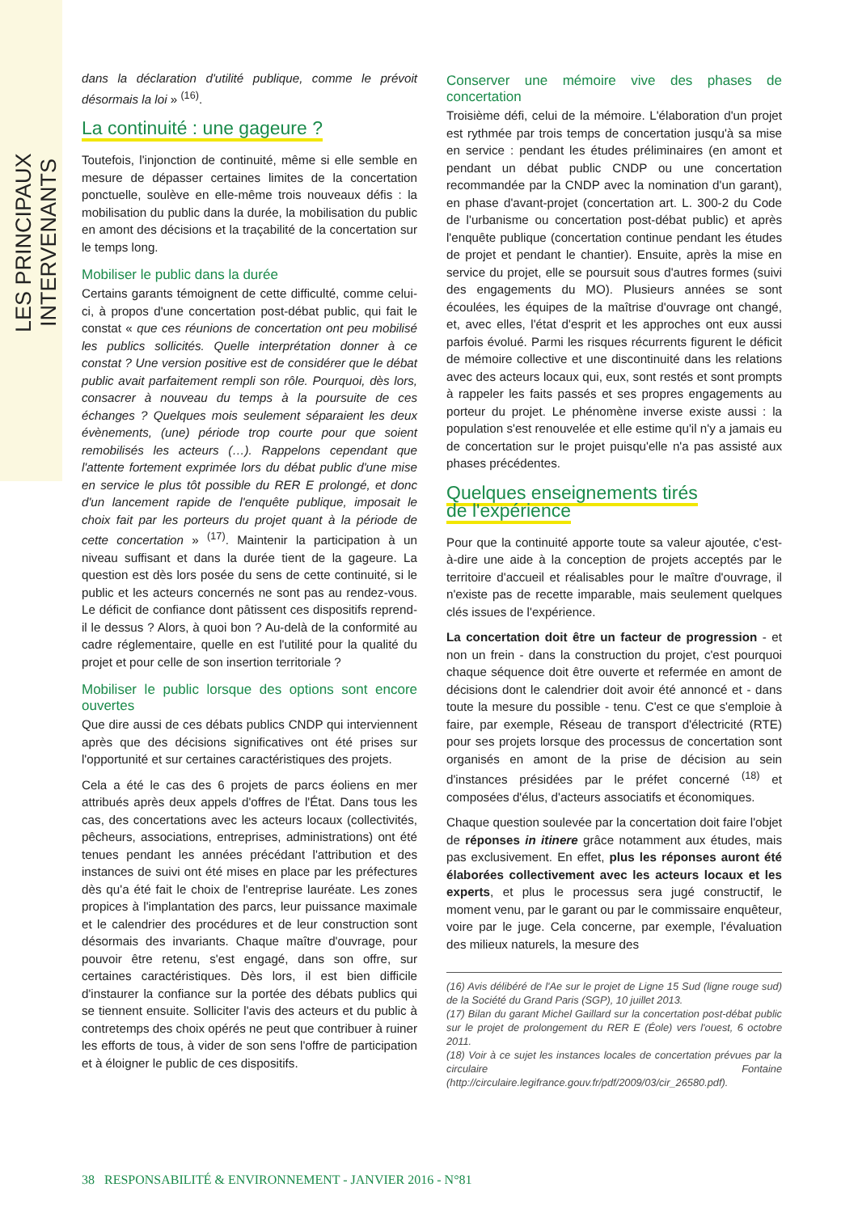LES PRINCIPAUX INTERVENANTS
dans la déclaration d'utilité publique, comme le prévoit désormais la loi » <sup>(16)</sup>.
La continuité : une gageure ?
Toutefois, l'injonction de continuité, même si elle semble en mesure de dépasser certaines limites de la concertation ponctuelle, soulève en elle-même trois nouveaux défis : la mobilisation du public dans la durée, la mobilisation du public en amont des décisions et la traçabilité de la concertation sur le temps long.
Mobiliser le public dans la durée
Certains garants témoignent de cette difficulté, comme celui-ci, à propos d'une concertation post-débat public, qui fait le constat « que ces réunions de concertation ont peu mobilisé les publics sollicités. Quelle interprétation donner à ce constat ? Une version positive est de considérer que le débat public avait parfaitement rempli son rôle. Pourquoi, dès lors, consacrer à nouveau du temps à la poursuite de ces échanges ? Quelques mois seulement séparaient les deux évènements, (une) période trop courte pour que soient remobilisés les acteurs (…). Rappelons cependant que l'attente fortement exprimée lors du débat public d'une mise en service le plus tôt possible du RER E prolongé, et donc d'un lancement rapide de l'enquête publique, imposait le choix fait par les porteurs du projet quant à la période de cette concertation » <sup>(17)</sup>. Maintenir la participation à un niveau suffisant et dans la durée tient de la gageure. La question est dès lors posée du sens de cette continuité, si le public et les acteurs concernés ne sont pas au rendez-vous. Le déficit de confiance dont pâtissent ces dispositifs reprend-il le dessus ? Alors, à quoi bon ? Au-delà de la conformité au cadre réglementaire, quelle en est l'utilité pour la qualité du projet et pour celle de son insertion territoriale ?
Mobiliser le public lorsque des options sont encore ouvertes
Que dire aussi de ces débats publics CNDP qui interviennent après que des décisions significatives ont été prises sur l'opportunité et sur certaines caractéristiques des projets.
Cela a été le cas des 6 projets de parcs éoliens en mer attribués après deux appels d'offres de l'État. Dans tous les cas, des concertations avec les acteurs locaux (collectivités, pêcheurs, associations, entreprises, administrations) ont été tenues pendant les années précédant l'attribution et des instances de suivi ont été mises en place par les préfectures dès qu'a été fait le choix de l'entreprise lauréate. Les zones propices à l'implantation des parcs, leur puissance maximale et le calendrier des procédures et de leur construction sont désormais des invariants. Chaque maître d'ouvrage, pour pouvoir être retenu, s'est engagé, dans son offre, sur certaines caractéristiques. Dès lors, il est bien difficile d'instaurer la confiance sur la portée des débats publics qui se tiennent ensuite. Solliciter l'avis des acteurs et du public à contretemps des choix opérés ne peut que contribuer à ruiner les efforts de tous, à vider de son sens l'offre de participation et à éloigner le public de ces dispositifs.
Conserver une mémoire vive des phases de concertation
Troisième défi, celui de la mémoire. L'élaboration d'un projet est rythmée par trois temps de concertation jusqu'à sa mise en service : pendant les études préliminaires (en amont et pendant un débat public CNDP ou une concertation recommandée par la CNDP avec la nomination d'un garant), en phase d'avant-projet (concertation art. L. 300-2 du Code de l'urbanisme ou concertation post-débat public) et après l'enquête publique (concertation continue pendant les études de projet et pendant le chantier). Ensuite, après la mise en service du projet, elle se poursuit sous d'autres formes (suivi des engagements du MO). Plusieurs années se sont écoulées, les équipes de la maîtrise d'ouvrage ont changé, et, avec elles, l'état d'esprit et les approches ont eux aussi parfois évolué. Parmi les risques récurrents figurent le déficit de mémoire collective et une discontinuité dans les relations avec des acteurs locaux qui, eux, sont restés et sont prompts à rappeler les faits passés et ses propres engagements au porteur du projet. Le phénomène inverse existe aussi : la population s'est renouvelée et elle estime qu'il n'y a jamais eu de concertation sur le projet puisqu'elle n'a pas assisté aux phases précédentes.
Quelques enseignements tirés
de l'expérience
Pour que la continuité apporte toute sa valeur ajoutée, c'est-à-dire une aide à la conception de projets acceptés par le territoire d'accueil et réalisables pour le maître d'ouvrage, il n'existe pas de recette imparable, mais seulement quelques clés issues de l'expérience.
La concertation doit être un facteur de progression - et non un frein - dans la construction du projet, c'est pourquoi chaque séquence doit être ouverte et refermée en amont de décisions dont le calendrier doit avoir été annoncé et - dans toute la mesure du possible - tenu. C'est ce que s'emploie à faire, par exemple, Réseau de transport d'électricité (RTE) pour ses projets lorsque des processus de concertation sont organisés en amont de la prise de décision au sein d'instances présidées par le préfet concerné <sup>(18)</sup> et composées d'élus, d'acteurs associatifs et économiques.
Chaque question soulevée par la concertation doit faire l'objet de réponses in itinere grâce notamment aux études, mais pas exclusivement. En effet, plus les réponses auront été élaborées collectivement avec les acteurs locaux et les experts, et plus le processus sera jugé constructif, le moment venu, par le garant ou par le commissaire enquêteur, voire par le juge. Cela concerne, par exemple, l'évaluation des milieux naturels, la mesure des
(16) Avis délibéré de l'Ae sur le projet de Ligne 15 Sud (ligne rouge sud) de la Société du Grand Paris (SGP), 10 juillet 2013.
(17) Bilan du garant Michel Gaillard sur la concertation post-débat public sur le projet de prolongement du RER E (Éole) vers l'ouest, 6 octobre 2011.
(18) Voir à ce sujet les instances locales de concertation prévues par la circulaire Fontaine (http://circulaire.legifrance.gouv.fr/pdf/2009/03/cir_26580.pdf).
38 RESPONSABILITÉ & ENVIRONNEMENT - JANVIER 2016 - N°81